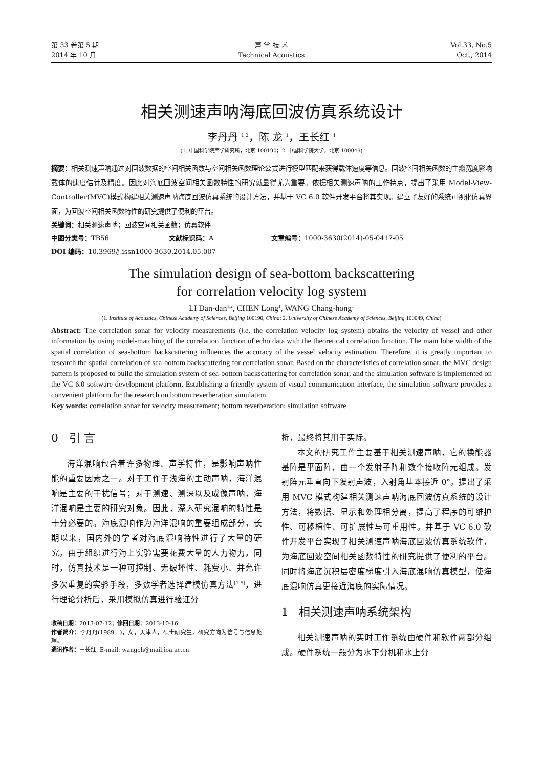第 33 卷第 5 期
2014 年 10 月
声 学 技 术
Technical Acoustics
Vol.33, No.5
Oct., 2014
相关测速声呐海底回波仿真系统设计
李丹丹 <sup>1,2</sup>，陈 龙 <sup>1</sup>，王长红 <sup>1</sup>
(1. 中国科学院声学研究所，北京 100190；2. 中国科学院大学，北京 100049)
摘要：相关测速声呐通过对回波数据的空间相关函数与空间相关函数理论公式进行模型匹配来获得载体速度等信息。回波空间相关函数的主瓣宽度影响载体的速度估计及精度。因此对海底回波空间相关函数特性的研究就显得尤为重要。依据相关测速声呐的工作特点，提出了采用 Model-View-Controller(MVC)模式构建相关测速声呐海底回波仿真系统的设计方法，并基于 VC 6.0 软件开发平台将其实现。建立了友好的系统可视化仿真界面，为回波空间相关函数特性的研究提供了便利的平台。
关键词：相关测速声呐；回波空间相关函数；仿真软件
中图分类号：TB56 文献标识码：A 文章编号：1000-3630(2014)-05-0417-05
DOI 编码：10.3969/j.issn1000-3630.2014.05.007
The simulation design of sea-bottom backscattering
for correlation velocity log system
LI Dan-dan<sup>1,2</sup>, CHEN Long<sup>1</sup>, WANG Chang-hong<sup>1</sup>
(1. Institute of Acoustics, Chinese Academy of Sciences, Beijing 100190, China; 2. University of Chinese Academy of Sciences, Beijing 100049, China)
Abstract: The correlation sonar for velocity measurements (i.e. the correlation velocity log system) obtains the velocity of vessel and other information by using model-matching of the correlation function of echo data with the theoretical correlation function. The main lobe width of the spatial correlation of sea-bottom backscattering influences the accuracy of the vessel velocity estimation. Therefore, it is greatly important to research the spatial correlation of sea-bottom backscattering for correlation sonar. Based on the characteristics of correlation sonar, the MVC design pattern is proposed to build the simulation system of sea-bottom backscattering for correlation sonar, and the simulation software is implemented on the VC 6.0 software development platform. Establishing a friendly system of visual communication interface, the simulation software provides a convenient platform for the research on bottom reverberation simulation.
Key words: correlation sonar for velocity measurement; bottom reverberation; simulation software
0 引 言
海洋混响包含着许多物理、声学特性，是影响声呐性能的重要因素之一。对于工作于浅海的主动声呐，海洋混响是主要的干扰信号；对于测速、测深以及成像声呐，海洋混响是主要的研究对象。因此，深入研究混响的特性是十分必要的。海底混响作为海洋混响的重要组成部分，长期以来，国内外的学者对海底混响特性进行了大量的研究。由于组织进行海上实验需要花费大量的人力物力，同时，仿真技术是一种可控制、无破坏性、耗费小、并允许多次重复的实验手段，多数学者选择建模仿真方法<sup>[1-5]</sup>，进行理论分析后，采用模拟仿真进行验证分
收稿日期：2013-07-12；修回日期：2013-10-16
作者简介：李丹丹(1989－)，女，天津人，硕士研究生，研究方向为信号与信息处理。
通讯作者：王长红, E-mail: wangch@mail.ioa.ac.cn
析，最终将其用于实际。
本文的研究工作主要基于相关测速声呐，它的换能器基阵是平面阵，由一个发射子阵和数个接收阵元组成。发射阵元垂直向下发射声波，入射角基本接近 0°。提出了采用 MVC 模式构建相关测速声呐海底回波仿真系统的设计方法，将数据、显示和处理相分离，提高了程序的可维护性、可移植性、可扩展性与可重用性。并基于 VC 6.0 软件开发平台实现了相关测速声呐海底回波仿真系统软件，为海底回波空间相关函数特性的研究提供了便利的平台。同时将海底沉积层密度梯度引入海底混响仿真模型，使海底混响仿真更接近海底的实际情况。
1 相关测速声呐系统架构
相关测速声呐的实时工作系统由硬件和软件两部分组成。硬件系统一般分为水下分机和水上分